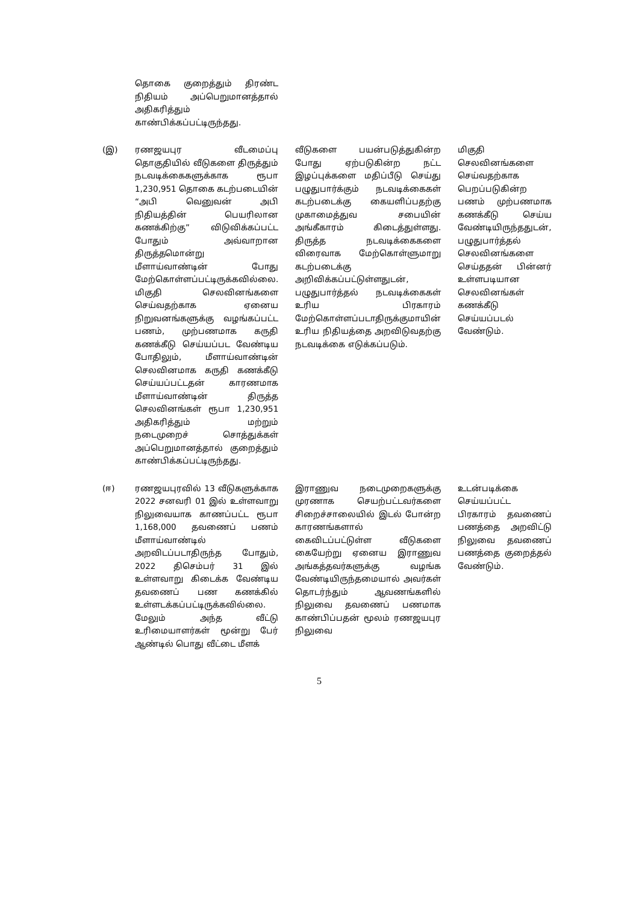| | தொகை குறைத்தும் திரண்ட நிதியம் அப்பெறுமானத்தால் அதிகரித்தும் காண்பிக்கப்பட்டிருந்தது. | | |
| (இ) | ரணஜயபுர வீடமைப்பு தொகுதியில் வீடுகளை திருத்தும் நடவடிக்கைகளுக்காக ரூபா 1,230,951 தொகை கடற்படையின் “அபி வெனுவன் அபி நிதியத்தின் பெயரிலான கணக்கிற்கு” விடுவிக்கப்பட்ட போதும் அவ்வாறான திருத்தமொன்று மீளாய்வாண்டின் போது மேற்கொள்ளப்பட்டிருக்கவில்லை. மிகுதி செலவினங்களை செய்வதற்காக ஏனைய நிறுவனங்களுக்கு வழங்கப்பட்ட பணம், முற்பணமாக கருதி கணக்கீடு செய்யப்பட வேண்டிய போதிலும், மீளாய்வாண்டின் செலவினமாக கருதி கணக்கீடு செய்யப்பட்டதன் காரணமாக மீளாய்வாண்டின் திருத்த செலவினங்கள் ரூபா 1,230,951 அதிகரித்தும் மற்றும் நடைமுறைச் சொத்துக்கள் அப்பெறுமானத்தால் குறைத்தும் காண்பிக்கப்பட்டிருந்தது. | வீடுகளை பயன்படுத்துகின்ற போது ஏற்படுகின்ற நட்ட இழப்புக்களை மதிப்பீடு செய்து பழுதுபார்க்கும் நடவடிக்கைகள் கடற்படைக்கு கையளிப்பதற்கு முகாமைத்துவ சபையின் அங்கீகாரம் கிடைத்துள்ளது. திருத்த நடவடிக்கைகளை விரைவாக மேற்கொள்ளுமாறு கடற்படைக்கு அறிவிக்கப்பட்டுள்ளதுடன், பழுதுபார்த்தல் நடவடிக்கைகள் உரிய பிரகாரம் மேற்கொள்ளப்படாதிருக்குமாயின் உரிய நிதியத்தை அறவிடுவதற்கு நடவடிக்கை எடுக்கப்படும். | மிகுதி செலவினங்களை செய்வதற்காக பெறப்படுகின்ற பணம் முற்பணமாக கணக்கீடு செய்ய வேண்டியிருந்ததுடன், பழுதுபார்த்தல் செலவினங்களை செய்ததன் பின்னர் உள்ளபடியான செலவினங்கள் கணக்கீடு செய்யப்படல் வேண்டும். |
| (ஈ) | ரணஜயபுரவில் 13 வீடுகளுக்காக 2022 சனவரி 01 இல் உள்ளவாறு நிலுவையாக காணப்பட்ட ரூபா 1,168,000 தவணைப் பணம் மீளாய்வாண்டில் அறவிடப்படாதிருந்த போதும், 2022 திசெம்பர் 31 இல் உள்ளவாறு கிடைக்க வேண்டிய தவணைப் பண கணக்கில் உள்ளடக்கப்பட்டிருக்கவில்லை. மேலும் அந்த வீட்டு உரிமையாளர்கள் மூன்று பேர் ஆண்டில் பொது வீட்டை மீளக் | இராணுவ நடைமுறைகளுக்கு முரணாக செயற்பட்டவர்களை சிறைச்சாலையில் இடல் போன்ற காரணங்களால் கைவிடப்பட்டுள்ள வீடுகளை கையேற்று ஏனைய இராணுவ அங்கத்தவர்களுக்கு வழங்க வேண்டியிருந்தமையால் அவர்கள் தொடர்ந்தும் ஆவணங்களில் நிலுவை தவணைப் பணமாக காண்பிப்பதன் மூலம் ரணஜயபுர நிலுவை | உடன்படிக்கை செய்யப்பட்ட பிரகாரம் தவணைப் பணத்தை அறவிட்டு நிலுவை தவணைப் பணத்தை குறைத்தல் வேண்டும். |
5